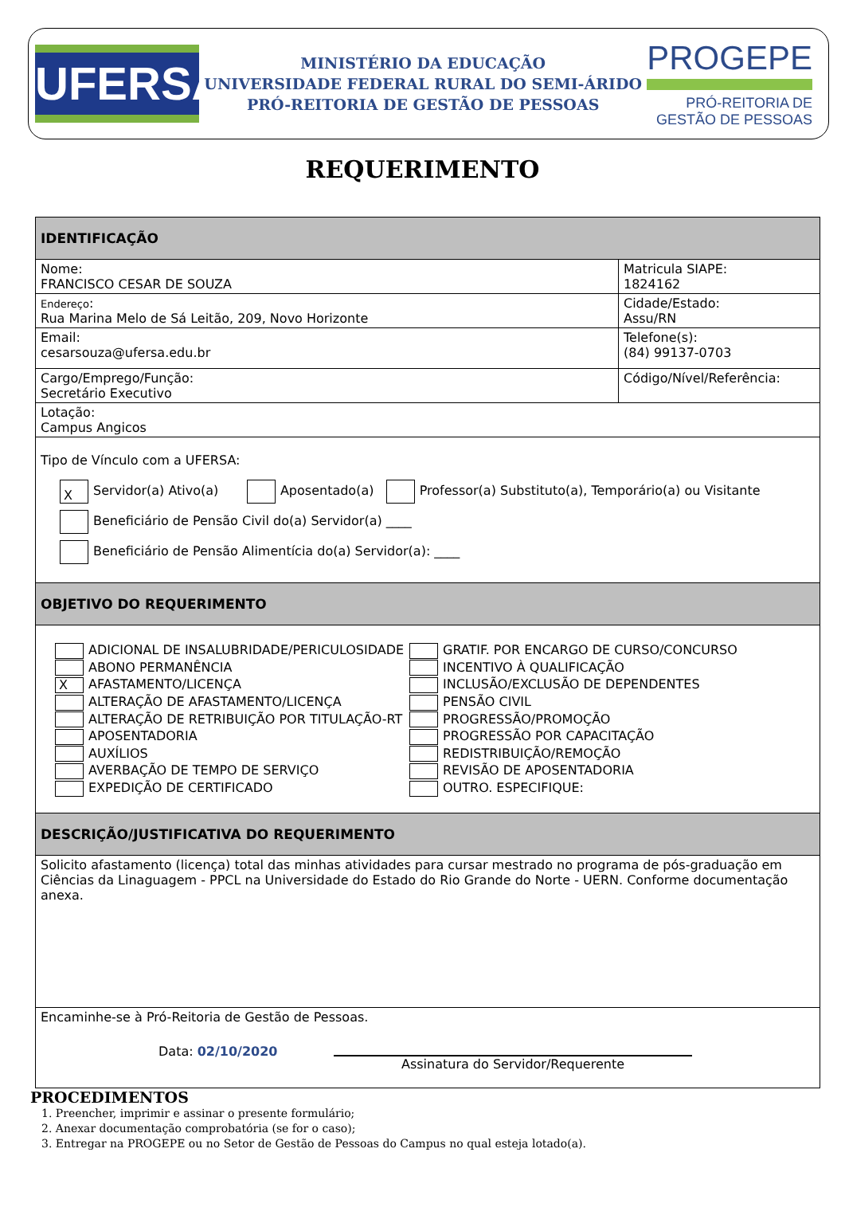UFERSA
MINISTÉRIO DA EDUCAÇÃO
UNIVERSIDADE FEDERAL RURAL DO SEMI-ÁRIDO
PRÓ-REITORIA DE GESTÃO DE PESSOAS
PROGEPE
PRÓ-REITORIA DE
GESTÃO DE PESSOAS
REQUERIMENTO
| IDENTIFICAÇÃO | | |
| Nome: FRANCISCO CESAR DE SOUZA | | Matricula SIAPE: 1824162 |
| Endereço : Rua Marina Melo de Sá Leitão, 209, Novo Horizonte | Cidade/Estado: Assu/RN | |
| Email: cesarsouza@ufersa.edu.br | Telefone(s): (84) 99137-0703 | |
| Cargo/Emprego/Função: Secretário Executivo | | Código/Nível/Referência: |
| Lotação: Campus Angicos | | |
| Tipo de Vínculo com a UFERSA: X Servidor(a) Ativo(a) Aposentado(a) Professor(a) Substituto(a), Temporário(a) ou Visitante Beneficiário de Pensão Civil do(a) Servidor(a) ____ Beneficiário de Pensão Alimentícia do(a) Servidor(a): ____ | | |
| OBJETIVO DO REQUERIMENTO | | |
| ADICIONAL DE INSALUBRIDADE/PERICULOSIDADE ABONO PERMANÊNCIA X AFASTAMENTO/LICENÇA ALTERAÇÃO DE AFASTAMENTO/LICENÇA ALTERAÇÃO DE RETRIBUIÇÃO POR TITULAÇÃO-RT APOSENTADORIA AUXÍLIOS AVERBAÇÃO DE TEMPO DE SERVIÇO EXPEDIÇÃO DE CERTIFICADO GRATIF. POR ENCARGO DE CURSO/CONCURSO INCENTIVO À QUALIFICAÇÃO INCLUSÃO/EXCLUSÃO DE DEPENDENTES PENSÃO CIVIL PROGRESSÃO/PROMOÇÃO PROGRESSÃO POR CAPACITAÇÃO REDISTRIBUIÇÃO/REMOÇÃO REVISÃO DE APOSENTADORIA OUTRO. ESPECIFIQUE: | | |
| DESCRIÇÃO/JUSTIFICATIVA DO REQUERIMENTO | | |
| Solicito afastamento (licença) total das minhas atividades para cursar mestrado no programa de pós-graduação em Ciências da Linaguagem - PPCL na Universidade do Estado do Rio Grande do Norte - UERN. Conforme documentação anexa. | | |
| Encaminhe-se à Pró-Reitoria de Gestão de Pessoas. Data: 02/10/2020 Assinatura do Servidor/Requerente | | |
PROCEDIMENTOS
1. Preencher, imprimir e assinar o presente formulário;
2. Anexar documentação comprobatória (se for o caso);
3. Entregar na PROGEPE ou no Setor de Gestão de Pessoas do Campus no qual esteja lotado(a).